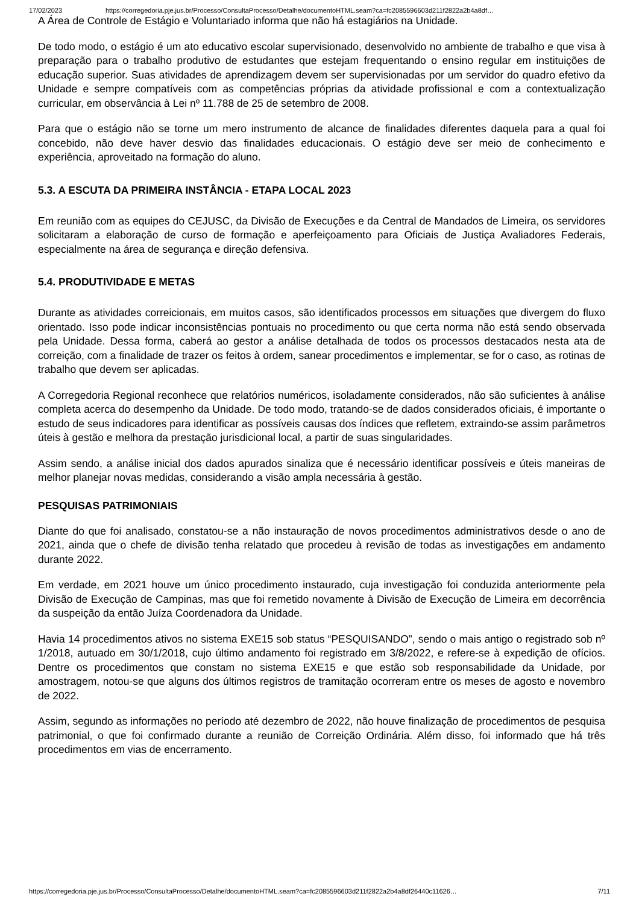17/02/2023 https://corregedoria.pje.jus.br/Processo/ConsultaProcesso/Detalhe/documentoHTML.seam?ca=fc2085596603d211f2822a2b4a8df…
A Área de Controle de Estágio e Voluntariado informa que não há estagiários na Unidade.
De todo modo, o estágio é um ato educativo escolar supervisionado, desenvolvido no ambiente de trabalho e que visa à preparação para o trabalho produtivo de estudantes que estejam frequentando o ensino regular em instituições de educação superior. Suas atividades de aprendizagem devem ser supervisionadas por um servidor do quadro efetivo da Unidade e sempre compatíveis com as competências próprias da atividade profissional e com a contextualização curricular, em observância à Lei nº 11.788 de 25 de setembro de 2008.
Para que o estágio não se torne um mero instrumento de alcance de finalidades diferentes daquela para a qual foi concebido, não deve haver desvio das finalidades educacionais. O estágio deve ser meio de conhecimento e experiência, aproveitado na formação do aluno.
5.3. A ESCUTA DA PRIMEIRA INSTÂNCIA - ETAPA LOCAL 2023
Em reunião com as equipes do CEJUSC, da Divisão de Execuções e da Central de Mandados de Limeira, os servidores solicitaram a elaboração de curso de formação e aperfeiçoamento para Oficiais de Justiça Avaliadores Federais, especialmente na área de segurança e direção defensiva.
5.4. PRODUTIVIDADE E METAS
Durante as atividades correicionais, em muitos casos, são identificados processos em situações que divergem do fluxo orientado. Isso pode indicar inconsistências pontuais no procedimento ou que certa norma não está sendo observada pela Unidade. Dessa forma, caberá ao gestor a análise detalhada de todos os processos destacados nesta ata de correição, com a finalidade de trazer os feitos à ordem, sanear procedimentos e implementar, se for o caso, as rotinas de trabalho que devem ser aplicadas.
A Corregedoria Regional reconhece que relatórios numéricos, isoladamente considerados, não são suficientes à análise completa acerca do desempenho da Unidade. De todo modo, tratando-se de dados considerados oficiais, é importante o estudo de seus indicadores para identificar as possíveis causas dos índices que refletem, extraindo-se assim parâmetros úteis à gestão e melhora da prestação jurisdicional local, a partir de suas singularidades.
Assim sendo, a análise inicial dos dados apurados sinaliza que é necessário identificar possíveis e úteis maneiras de melhor planejar novas medidas, considerando a visão ampla necessária à gestão.
PESQUISAS PATRIMONIAIS
Diante do que foi analisado, constatou-se a não instauração de novos procedimentos administrativos desde o ano de 2021, ainda que o chefe de divisão tenha relatado que procedeu à revisão de todas as investigações em andamento durante 2022.
Em verdade, em 2021 houve um único procedimento instaurado, cuja investigação foi conduzida anteriormente pela Divisão de Execução de Campinas, mas que foi remetido novamente à Divisão de Execução de Limeira em decorrência da suspeição da então Juíza Coordenadora da Unidade.
Havia 14 procedimentos ativos no sistema EXE15 sob status “PESQUISANDO”, sendo o mais antigo o registrado sob nº 1/2018, autuado em 30/1/2018, cujo último andamento foi registrado em 3/8/2022, e refere-se à expedição de ofícios. Dentre os procedimentos que constam no sistema EXE15 e que estão sob responsabilidade da Unidade, por amostragem, notou-se que alguns dos últimos registros de tramitação ocorreram entre os meses de agosto e novembro de 2022.
Assim, segundo as informações no período até dezembro de 2022, não houve finalização de procedimentos de pesquisa patrimonial, o que foi confirmado durante a reunião de Correição Ordinária. Além disso, foi informado que há três procedimentos em vias de encerramento.
https://corregedoria.pje.jus.br/Processo/ConsultaProcesso/Detalhe/documentoHTML.seam?ca=fc2085596603d211f2822a2b4a8df26440c11626… 7/11